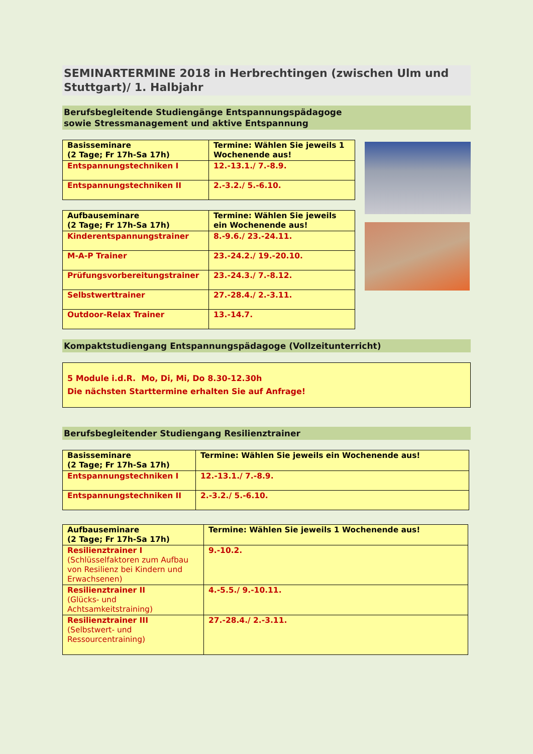SEMINARTERMINE 2018 in Herbrechtingen (zwischen Ulm und Stuttgart)/ 1. Halbjahr
Berufsbegleitende Studiengänge Entspannungspädagoge
sowie Stressmanagement und aktive Entspannung
| Basisseminare (2 Tage; Fr 17h-Sa 17h) | Termine: Wählen Sie jeweils 1 Wochenende aus! |
| --- | --- |
| Entspannungstechniken I | 12.-13.1./ 7.-8.9. |
| Entspannungstechniken II | 2.-3.2./ 5.-6.10. |
| Aufbauseminare (2 Tage; Fr 17h-Sa 17h) | Termine: Wählen Sie jeweils ein Wochenende aus! |
| --- | --- |
| Kinderentspannungstrainer | 8.-9.6./ 23.-24.11. |
| M-A-P Trainer | 23.-24.2./ 19.-20.10. |
| Prüfungsvorbereitungstrainer | 23.-24.3./ 7.-8.12. |
| Selbstwerttrainer | 27.-28.4./ 2.-3.11. |
| Outdoor-Relax Trainer | 13.-14.7. |
Kompaktstudiengang Entspannungspädagoge (Vollzeitunterricht)
5 Module i.d.R. Mo, Di, Mi, Do 8.30-12.30h
Die nächsten Starttermine erhalten Sie auf Anfrage!
Berufsbegleitender Studiengang Resilienztrainer
| Basisseminare (2 Tage; Fr 17h-Sa 17h) | Termine: Wählen Sie jeweils ein Wochenende aus! |
| --- | --- |
| Entspannungstechniken I | 12.-13.1./ 7.-8.9. |
| Entspannungstechniken II | 2.-3.2./ 5.-6.10. |
| Aufbauseminare (2 Tage; Fr 17h-Sa 17h) | Termine: Wählen Sie jeweils 1 Wochenende aus! |
| --- | --- |
| Resilienztrainer I (Schlüsselfaktoren zum Aufbau von Resilienz bei Kindern und Erwachsenen) | 9.-10.2. |
| Resilienztrainer II (Glücks- und Achtsamkeitstraining) | 4.-5.5./ 9.-10.11. |
| Resilienztrainer III (Selbstwert- und Ressourcentraining) | 27.-28.4./ 2.-3.11. |